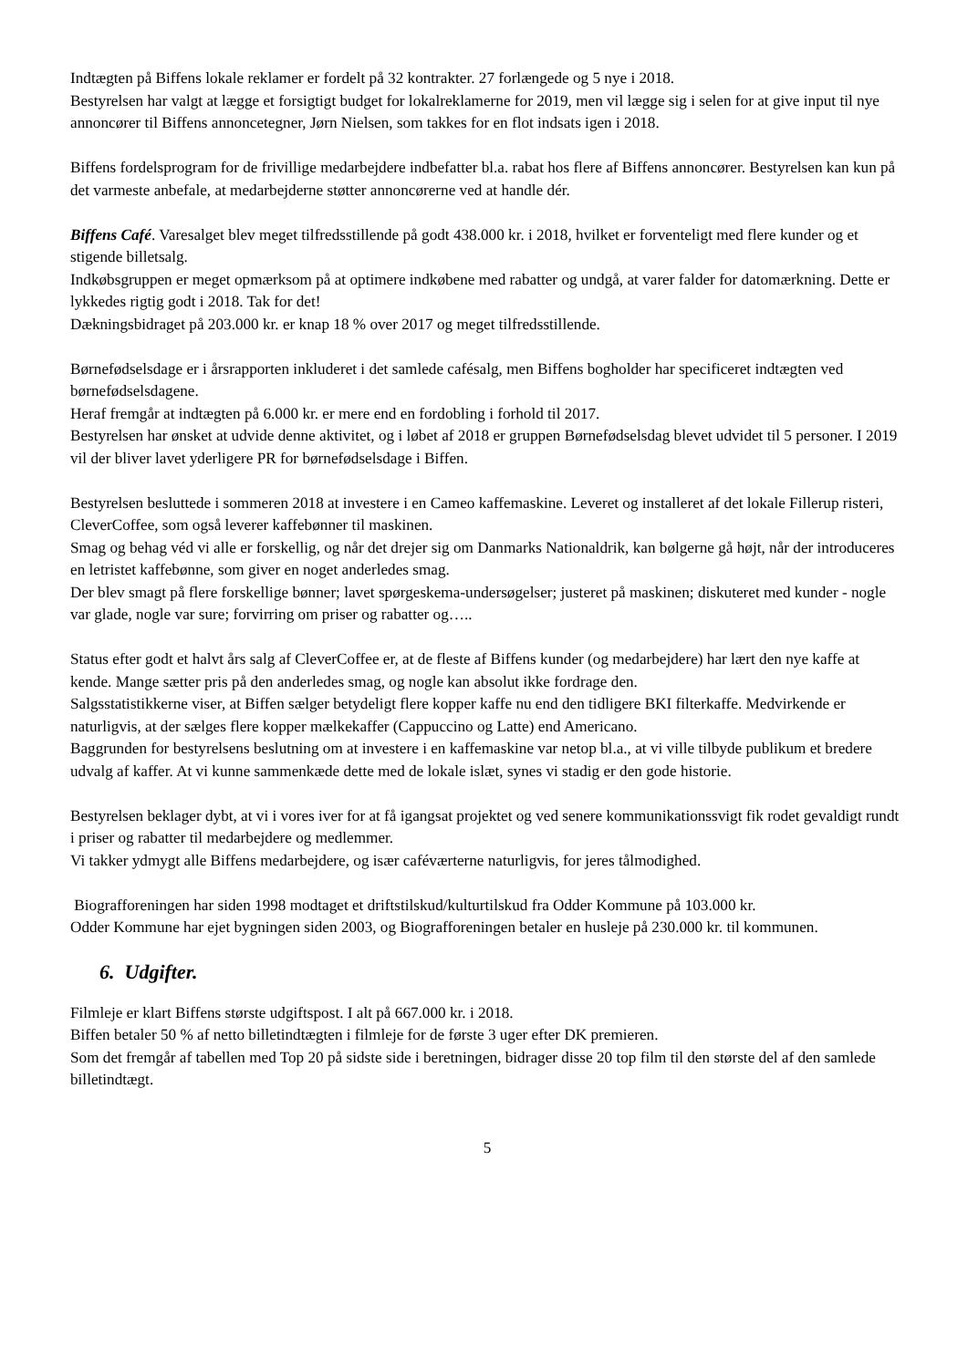Indtægten på Biffens lokale reklamer er fordelt på 32 kontrakter. 27 forlængede og 5 nye i 2018.
Bestyrelsen har valgt at lægge et forsigtigt budget for lokalreklamerne for 2019, men vil lægge sig i selen for at give input til nye annoncører til Biffens annoncetegner, Jørn Nielsen, som takkes for en flot indsats igen i 2018.
Biffens fordelsprogram for de frivillige medarbejdere indbefatter bl.a. rabat hos flere af Biffens annoncører. Bestyrelsen kan kun på det varmeste anbefale, at medarbejderne støtter annoncørerne ved at handle dér.
Biffens Café. Varesalget blev meget tilfredsstillende på godt 438.000 kr. i 2018, hvilket er forventeligt med flere kunder og et stigende billetsalg.
Indkøbsgruppen er meget opmærksom på at optimere indkøbene med rabatter og undgå, at varer falder for datomærkning. Dette er lykkedes rigtig godt i 2018. Tak for det!
Dækningsbidraget på 203.000 kr. er knap 18 % over 2017 og meget tilfredsstillende.
Børnefødselsdage er i årsrapporten inkluderet i det samlede cafésalg, men Biffens bogholder har specificeret indtægten ved børnefødselsdagene.
Heraf fremgår at indtægten på 6.000 kr. er mere end en fordobling i forhold til 2017.
Bestyrelsen har ønsket at udvide denne aktivitet, og i løbet af 2018 er gruppen Børnefødselsdag blevet udvidet til 5 personer. I 2019 vil der bliver lavet yderligere PR for børnefødselsdage i Biffen.
Bestyrelsen besluttede i sommeren 2018 at investere i en Cameo kaffemaskine. Leveret og installeret af det lokale Fillerup risteri, CleverCoffee, som også leverer kaffebønner til maskinen.
Smag og behag véd vi alle er forskellig, og når det drejer sig om Danmarks Nationaldrik, kan bølgerne gå højt, når der introduceres en letristet kaffebønne, som giver en noget anderledes smag.
Der blev smagt på flere forskellige bønner; lavet spørgeskema-undersøgelser; justeret på maskinen; diskuteret med kunder - nogle var glade, nogle var sure; forvirring om priser og rabatter og…..
Status efter godt et halvt års salg af CleverCoffee er, at de fleste af Biffens kunder (og medarbejdere) har lært den nye kaffe at kende. Mange sætter pris på den anderledes smag, og nogle kan absolut ikke fordrage den.
Salgsstatistikkerne viser, at Biffen sælger betydeligt flere kopper kaffe nu end den tidligere BKI filterkaffe. Medvirkende er naturligvis, at der sælges flere kopper mælkekaffer (Cappuccino og Latte) end Americano.
Baggrunden for bestyrelsens beslutning om at investere i en kaffemaskine var netop bl.a., at vi ville tilbyde publikum et bredere udvalg af kaffer. At vi kunne sammenkæde dette med de lokale islæt, synes vi stadig er den gode historie.
Bestyrelsen beklager dybt, at vi i vores iver for at få igangsat projektet og ved senere kommunikationssvigt fik rodet gevaldigt rundt i priser og rabatter til medarbejdere og medlemmer.
Vi takker ydmygt alle Biffens medarbejdere, og især caféværterne naturligvis, for jeres tålmodighed.
Biografforeningen har siden 1998 modtaget et driftstilskud/kulturtilskud fra Odder Kommune på 103.000 kr.
Odder Kommune har ejet bygningen siden 2003, og Biografforeningen betaler en husleje på 230.000 kr. til kommunen.
6. Udgifter.
Filmleje er klart Biffens største udgiftspost. I alt på 667.000 kr. i 2018.
Biffen betaler 50 % af netto billetindtægten i filmleje for de første 3 uger efter DK premieren.
Som det fremgår af tabellen med Top 20 på sidste side i beretningen, bidrager disse 20 top film til den største del af den samlede billetindtægt.
5